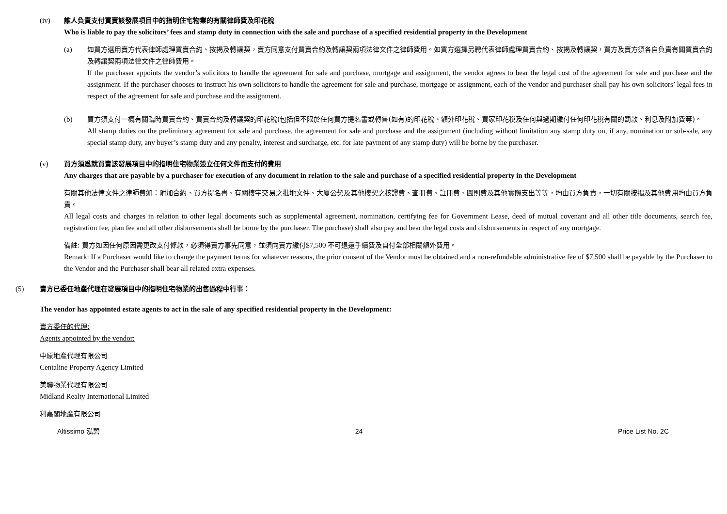(iv) 誰人負責支付買賣該發展項目中的指明住宅物業的有關律師費及印花稅
Who is liable to pay the solicitors’ fees and stamp duty in connection with the sale and purchase of a specified residential property in the Development
(a) 如買方選用賣方代表律師處理買賣合約、按揭及轉讓契，賣方同意支付買賣合約及轉讓契兩項法律文件之律師費用。如買方選擇另聘代表律師處理買賣合約、按揭及轉讓契，買方及賣方須各自負責有關買賣合約及轉讓契兩項法律文件之律師費用。
If the purchaser appoints the vendor’s solicitors to handle the agreement for sale and purchase, mortgage and assignment, the vendor agrees to bear the legal cost of the agreement for sale and purchase and the assignment. If the purchaser chooses to instruct his own solicitors to handle the agreement for sale and purchase, mortgage or assignment, each of the vendor and purchaser shall pay his own solicitors’ legal fees in respect of the agreement for sale and purchase and the assignment.
(b) 買方須支付一概有關臨時買賣合約、買賣合約及轉讓契的印花稅(包括但不限於任何買方提名書或轉售(如有)的印花稅、額外印花稅、買家印花稅及任何與過期繳付任何印花稅有關的罰款、利息及附加費等)。
All stamp duties on the preliminary agreement for sale and purchase, the agreement for sale and purchase and the assignment (including without limitation any stamp duty on, if any, nomination or sub-sale, any special stamp duty, any buyer’s stamp duty and any penalty, interest and surcharge, etc. for late payment of any stamp duty) will be borne by the purchaser.
(v) 買方須爲就買賣該發展項目中的指明住宅物業簽立任何文件而支付的費用
Any charges that are payable by a purchaser for execution of any document in relation to the sale and purchase of a specified residential property in the Development
有關其他法律文件之律師費如：附加合約、買方提名書、有關樓宇交易之批地文件、大廈公契及其他樓契之核證費、查冊費、註冊費、圖則費及其他實際支出等等，均由買方負責，一切有關按揭及其他費用均由買方負責。
All legal costs and charges in relation to other legal documents such as supplemental agreement, nomination, certifying fee for Government Lease, deed of mutual covenant and all other title documents, search fee, registration fee, plan fee and all other disbursements shall be borne by the purchaser. The purchase) shall also pay and bear the legal costs and disbursements in respect of any mortgage.
備註: 買方如因任何原因需更改支付條款，必須得賣方事先同意，並須向賣方繳付$7,500 不可退還手續費及自付全部相關額外費用。
Remark: If a Purchaser would like to change the payment terms for whatever reasons, the prior consent of the Vendor must be obtained and a non-refundable administrative fee of $7,500 shall be payable by the Purchaser to the Vendor and the Purchaser shall bear all related extra expenses.
(5) 賣方已委任地產代理在發展項目中的指明住宅物業的出售過程中行事：
The vendor has appointed estate agents to act in the sale of any specified residential property in the Development:
賣方委任的代理:
Agents appointed by the vendor:
中原地產代理有限公司
Centaline Property Agency Limited
美聯物業代理有限公司
Midland Realty International Limited
利嘉閣地產有限公司
Altissimo 泓碧 24 Price List No. 2C